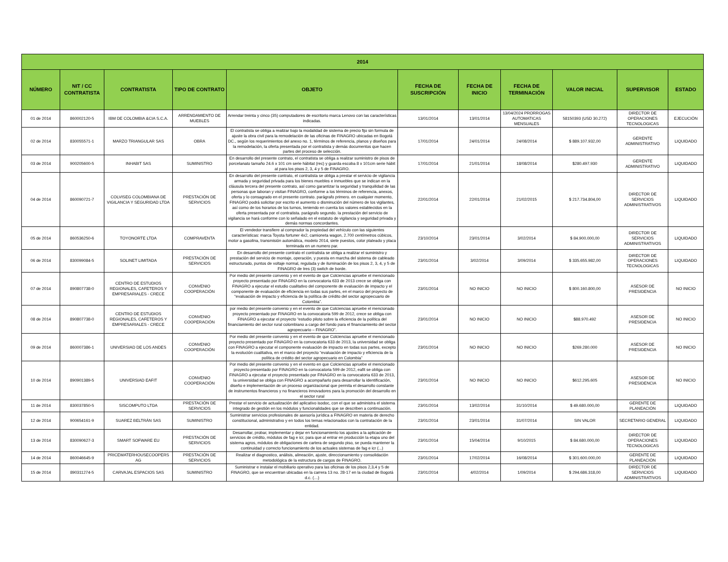| 2014 | | | | | | | | | | |
| --- | --- | --- | --- | --- | --- | --- | --- | --- | --- | --- |
| NÚMERO | NIT / CC CONTRATISTA | CONTRATISTA | TIPO DE CONTRATO | OBJETO | FECHA DE SUSCRIPCIÓN | FECHA DE INICIO | FECHA DE TERMINACIÓN | VALOR INICIAL | SUPERVISOR | ESTADO |
| 01 de 2014 | 860002120-5 | IBM DE COLOMBIA &CIA S.C.A. | ARRENDAMIENTO DE MUEBLES | Arrendar treinta y cinco (35) computadores de escritorio marca Lenovo con las características indicadas. | 13/01/2014 | 13/01/2014 | 13/04/2024 PRORROGAS AUTOMATICAS MENSUALES | 58150393 (USD 30.272) | DIRECTOR DE OPERACIONES TECNOLOGICAS | EJECUCIÓN |
| 02 de 2014 | 830055571-1 | MARZO TRIANGULAR SAS | OBRA | El contratista se obliga a realizar bajo la modalidad de sistema de precio fijo sin formula de ajuste la obra civil para la remodelación de las oficinas de FINAGRO ubicadas en Bogotá DC., según los requerimientos del anexo no. 1, términos de referencia, planos y diseños para la remodelación, la oferta presentada por el contratista y demás documentos que hacen partes del proceso de selección. | 17/01/2014 | 24/01/2014 | 24/08/2014 | $ 889.107.932,00 | GERENTE ADMINISTRATIVO | LIQUIDADO |
| 03 de 2014 | 900205600-5 | INHABIT SAS | SUMINISTRO | En desarrollo del presente contrato, el contratista se obliga a realizar suministro de pisos de porcelanato tamaño 24.6 x 101 cm serie hábitat (rec) y guarda escoba 8 x 101cm serie hábit at para los pisos 2, 3, 4 y 5 de FINAGRO. | 17/01/2014 | 21/01/2014 | 18/08/2014 | $280.497.930 | GERENTE ADMINISTRATIVO | LIQUIDADO |
| 04 de 2014 | 860090721-7 | COLVISEG COLOMBIANA DE VIGILANCIA Y SEGURIDAD LTDA | PRESTACIÓN DE SERVICIOS | En desarrollo del presente contrato, el contratista se obliga a prestar el servicio de vigilancia armada y seguridad privada para los bienes muebles e inmuebles que se indican en la cláusula tercera del presente contrato, así como garantizar la seguridad y tranquilidad de las personas que laboran y visitan FINAGRO, conforme a los términos de referencia, anexos, oferta y lo consagrado en el presente contrato. parágrafo primero. en cualquier momento, FINAGRO podrá solicitar por escrito el aumento o disminución del número de los vigilantes, así como de los horarios de los turnos, teniendo en cuenta los valores establecidos en la oferta presentada por el contratista. parágrafo segundo. la prestación del servicio de vigilancia se hará conforme con lo señalado en el estatuto de vigilancia y seguridad privada y demás normas concordantes. | 22/01/2014 | 22/01/2014 | 21/02/2015 | $ 217.734.804,00 | DIRECTOR DE SERVICIOS ADMINISTRATIVOS | LIQUIDADO |
| 05 de 2014 | 860536250-6 | TOYONORTE LTDA | COMPRAVENTA | El vendedor transfiere al comprador la propiedad del vehículo con las siguientes características: marca Toyota fortuner 4x2, camioneta wagon, 2.700 centímetros cúbicos, motor a gasolina, transmisión automática, modelo 2014, siete puestos, color plateado y placa terminada en un numero par. | 23/10/2014 | 23/01/2014 | 3/02/2014 | $ 84.900.000,00 | DIRECTOR DE SERVICIOS ADMINISTRATIVOS | LIQUIDADO |
| 06 de 2014 | 830099084-5 | SOLINET LIMITADA | PRESTACIÓN DE SERVICIOS | En desarrollo del presente contrato el contratista se obliga a realizar el suministro y prestación del servicio de montaje, operación, y puesta en marcha del sistema de cableado estructurado, puntos de voltaje normal, regulada y de iluminación de los pisos 2, 3, 4, y 5 de FINAGRO de tres (3) switch de borde. | 23/01/2014 | 3/02/2014 | 3/09/2014 | $ 335.655.982,00 | DIRECTOR DE OPERACIONES TECNOLOGICAS | LIQUIDADO |
| 07 de 2014 | 890807738-0 | CENTRO DE ESTUDIOS REGIONALES, CAFETEROS Y EMPRESARIALES - CRECE | CONVENIO COOPERACIÓN | Por medio del presente convenio y en el evento de que Colciencias apruebe el mencionado proyecto presentado por FINAGRO en la convocatoria 633 de 2013 crece se obliga con FINAGRO a ejecutar el estudio cualitativo del componente de evaluación de impacto y el componente de evaluación de eficiencia en todas sus partes, en el marco del proyecto de “evaluación de impacto y eficiencia de la política de crédito del sector agropecuario de Colombia”. | 23/01/2014 | NO INICIO | NO INICIO | $ 800.160.800,00 | ASESOR DE PRESIDENCIA | NO INICIO |
| 08 de 2014 | 890807738-0 | CENTRO DE ESTUDIOS REGIONALES, CAFETEROS Y EMPRESARIALES - CRECE | CONVENIO COOPERACIÓN | por medio del presente convenio y en el evento de que Colciencias apruebe el mencionado proyecto presentado por FINAGRO en la convocatoria 599 de 2012, crece se obliga con FINAGRO a ejecutar el proyecto “estudio piloto sobre la eficiencia de la política del financiamiento del sector rural colombiano a cargo del fondo para el financiamiento del sector agropecuario – FINAGRO”. | 23/01/2014 | NO INICIO | NO INICIO | $88.970.492 | ASESOR DE PRESIDENCIA | NO INICIO |
| 09 de 2014 | 860007386-1 | UNIVERSIAD DE LOS ANDES | CONVENIO COOPERACIÓN | Por medio del presente convenio y en el evento de que Colciencias apruebe el mencionado proyecto presentado por FINAGRO en la convocatoria 633 de 2013, la universidad se obliga con FINAGRO a ejecutar el componente evaluación de impacto en todas sus partes, excepto la evolución cualitativa, en el marco del proyecto “evaluación de impacto y eficiencia de la política de crédito del sector agropecuario en Colombia” | 23/01/2014 | NO INICIO | NO INICIO | $269.280.000 | ASESOR DE PRESIDENCIA | NO INICIO |
| 10 de 2014 | 890901389-5 | UNIVERSIAD EAFIT | CONVENIO COOPERACIÓN | Por medio del presente convenio y en el evento en que Colciencias apruebe el mencionado proyecto presentado por FINAGRO en la convocatoria 599 de 2012, eafit se obliga con FINAGRO a ejecutar el proyecto presentado por FINAGRO en la convocatoria 633 de 2013, la universidad se obliga con FINAGRO a acompañarlo para desarrollar la identificación, diseño e implementación de un proceso organizacional que permita el desarrollo constante de instrumentos financieros y no financieros innovadores para la promoción del desarrollo en el sector rural | 23/01/2014 | NO INICIO | NO INICIO | $612.295.605 | ASESOR DE PRESIDENCIA | NO INICIO |
| 11 de 2014 | 830037850-5 | SISCOMPUTO LTDA | PRESTACIÓN DE SERVICIOS | Prestar el servicio de actualización del aplicativo isodoc, con el que se administra el sistema integrado de gestión en los módulos y funcionalidades que se describen a continuación. | 23/01/2014 | 13/02/2014 | 31/10/2014 | $ 49.680.000,00 | GERENTE DE PLANEACIÓN | LIQUIDADO |
| 12 de 2014 | 900654161-9 | SUAREZ BELTRÁN SAS | SUMINISTRO | Suministrar servicios profesionales de asesoría jurídica a FINAGRO en materia de derecho constitucional, administrativo y en todos los temas relacionados con la contratación de la entidad. | 23/01/2014 | 23/01/2014 | 31/07/2014 | SIN VALOR | SECRETARIO GENERAL | LIQUIDADO |
| 13 de 2014 | 830090627-3 | SMART SOFWARE EU | PRESTACIÓN DE SERVICIOS | Desarrollar, probar, implementar y dejar en funcionamiento los ajustes a la aplicación de servicios de crédito, módulos de fag e icr, para que al entrar en producción la etapa uno del sistema agros, módulos de obligaciones de cartera de segundo piso, se pueda mantener la continuidad y correcto funcionamiento de los actuales sistemas de fag e icr (...) | 23/01/2014 | 15/04/2014 | 9/10/2015 | $ 84.680.000,00 | DIRECTOR DE OPERACIONES TECNOLOGICAS | LIQUIDADO |
| 14 de 2014 | 860046645-9 | PRICEWATERHOUSECOOPERS AG | PRESTACIÓN DE SERVICIOS | Realizar el diagnostico, análisis, alineación, ajuste, direccionamiento y consolidación metodológica de la estructura de cargos de FINAGRO. | 23/01/2014 | 17/02/2014 | 16/08/2014 | $ 301.600.000,00 | GERENTE DE PLANEACIÓN | LIQUIDADO |
| 15 de 2014 | 890311274-5 | CARVAJAL ESPACIOS SAS | SUMINISTRO | Suministrar e instalar el mobiliario operativo para las oficinas de los pisos 2,3,4 y 5 de FINAGRO, que se encuentran ubicadas en la carrera 13 no. 28-17 en la ciudad de Bogotá d.c. (…) | 23/01/2014 | 4/02/2014 | 1/09/2014 | $ 294.686.318,00 | DIRECTOR DE SERVICIOS ADMINISTRATIVOS | LIQUIDADO |